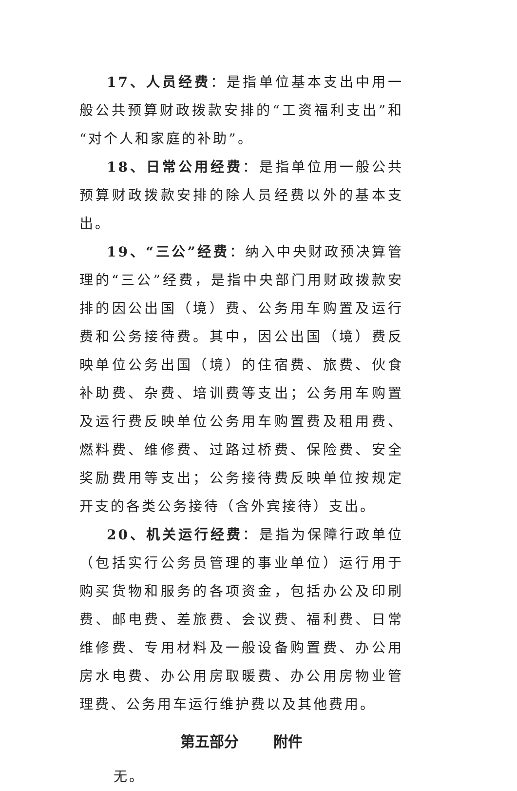17、人员经费：是指单位基本支出中用一般公共预算财政拨款安排的“工资福利支出”和“对个人和家庭的补助”。
18、日常公用经费：是指单位用一般公共预算财政拨款安排的除人员经费以外的基本支出。
19、“三公”经费：纳入中央财政预决算管理的“三公”经费，是指中央部门用财政拨款安排的因公出国（境）费、公务用车购置及运行费和公务接待费。其中，因公出国（境）费反映单位公务出国（境）的住宿费、旅费、伙食补助费、杂费、培训费等支出；公务用车购置及运行费反映单位公务用车购置费及租用费、燃料费、维修费、过路过桥费、保险费、安全奖励费用等支出；公务接待费反映单位按规定开支的各类公务接待（含外宾接待）支出。
20、机关运行经费：是指为保障行政单位（包括实行公务员管理的事业单位）运行用于购买货物和服务的各项资金，包括办公及印刷费、邮电费、差旅费、会议费、福利费、日常维修费、专用材料及一般设备购置费、办公用房水电费、办公用房取暖费、办公用房物业管理费、公务用车运行维护费以及其他费用。
第五部分 附件
无。